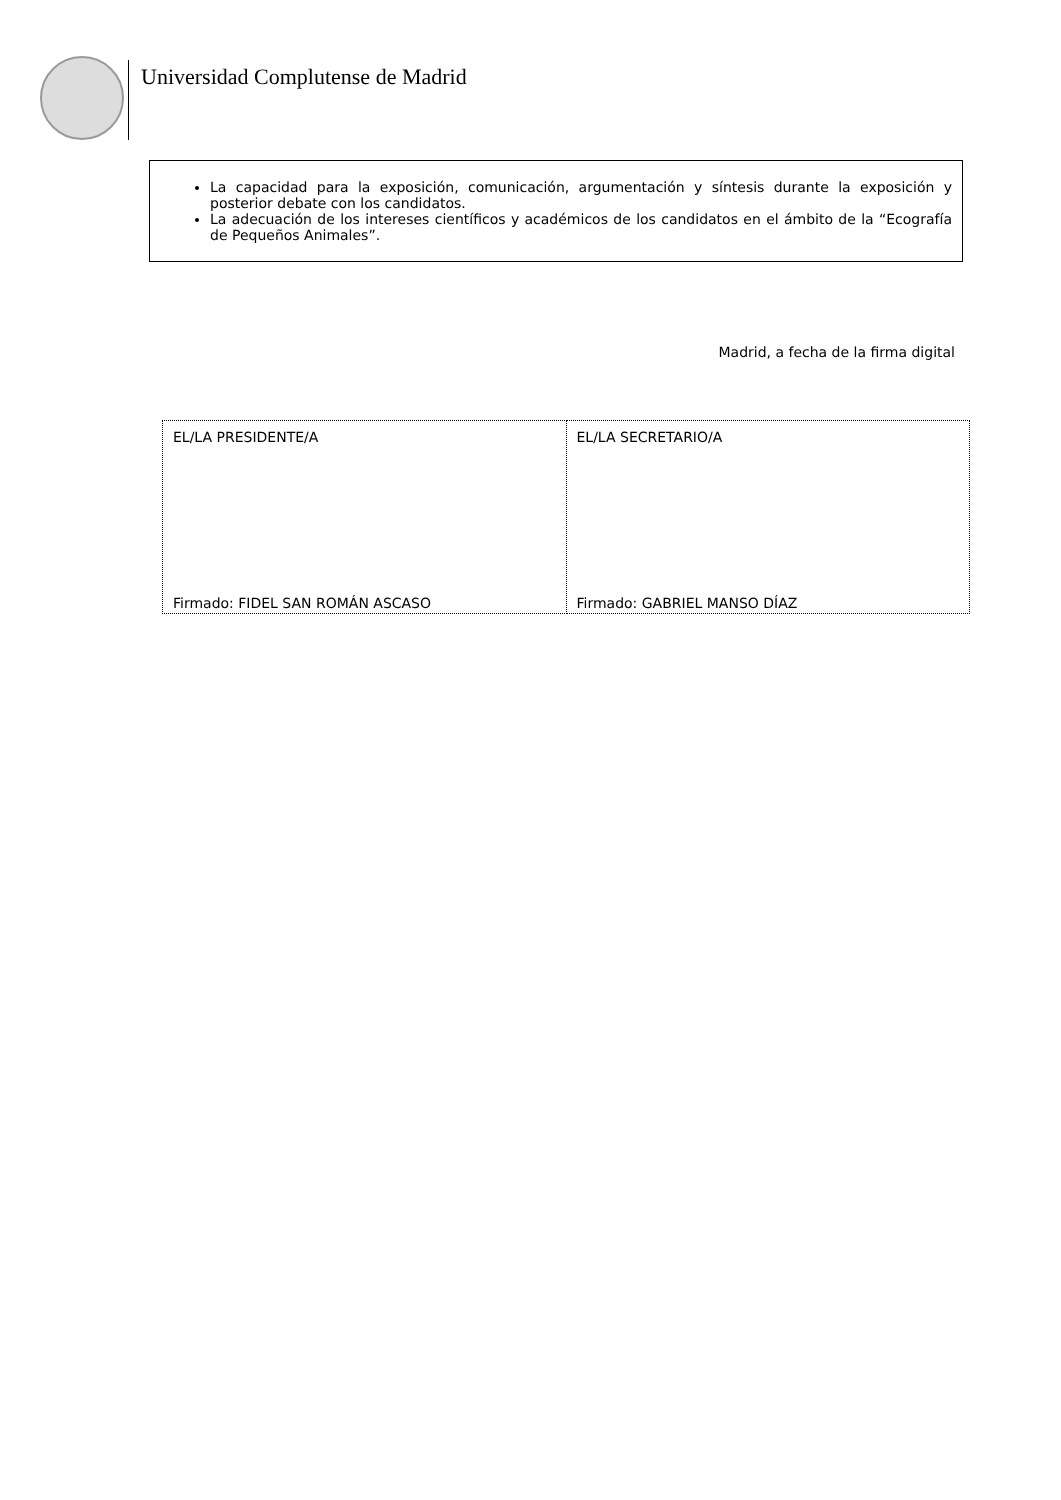Universidad Complutense de Madrid
La capacidad para la exposición, comunicación, argumentación y síntesis durante la exposición y posterior debate con los candidatos.
La adecuación de los intereses científicos y académicos de los candidatos en el ámbito de la “Ecografía de Pequeños Animales”.
Madrid, a fecha de la firma digital
| EL/LA PRESIDENTE/A Firmado: FIDEL SAN ROMÁN ASCASO | EL/LA SECRETARIO/A Firmado: GABRIEL MANSO DÍAZ |